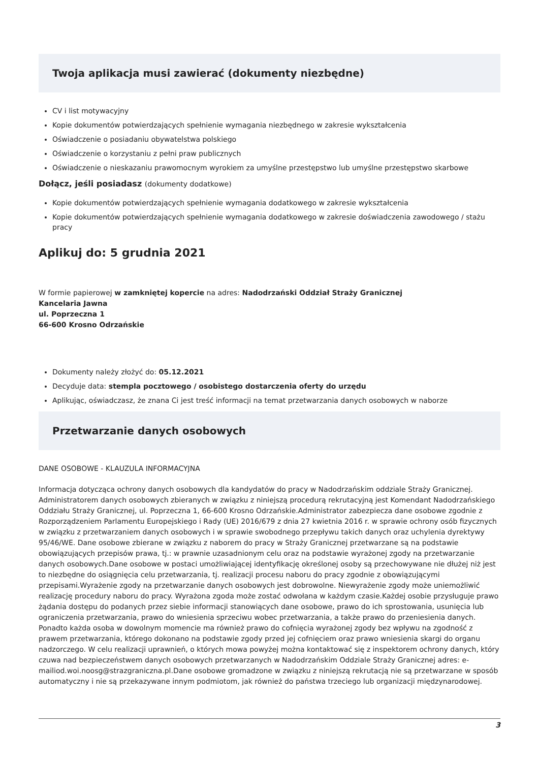Twoja aplikacja musi zawierać (dokumenty niezbędne)
CV i list motywacyjny
Kopie dokumentów potwierdzających spełnienie wymagania niezbędnego w zakresie wykształcenia
Oświadczenie o posiadaniu obywatelstwa polskiego
Oświadczenie o korzystaniu z pełni praw publicznych
Oświadczenie o nieskazaniu prawomocnym wyrokiem za umyślne przestępstwo lub umyślne przestępstwo skarbowe
Dołącz, jeśli posiadasz (dokumenty dodatkowe)
Kopie dokumentów potwierdzających spełnienie wymagania dodatkowego w zakresie wykształcenia
Kopie dokumentów potwierdzających spełnienie wymagania dodatkowego w zakresie doświadczenia zawodowego / stażu pracy
Aplikuj do: 5 grudnia 2021
W formie papierowej w zamkniętej kopercie na adres: Nadodrzański Oddział Straży Granicznej
Kancelaria Jawna
ul. Poprzeczna 1
66-600 Krosno Odrzańskie
Dokumenty należy złożyć do: 05.12.2021
Decyduje data: stempla pocztowego / osobistego dostarczenia oferty do urzędu
Aplikując, oświadczasz, że znana Ci jest treść informacji na temat przetwarzania danych osobowych w naborze
Przetwarzanie danych osobowych
DANE OSOBOWE - KLAUZULA INFORMACYJNA
Informacja dotycząca ochrony danych osobowych dla kandydatów do pracy w Nadodrzańskim oddziale Straży Granicznej. Administratorem danych osobowych zbieranych w związku z niniejszą procedurą rekrutacyjną jest Komendant Nadodrzańskiego Oddziału Straży Granicznej, ul. Poprzeczna 1, 66-600 Krosno Odrzańskie.Administrator zabezpiecza dane osobowe zgodnie z Rozporządzeniem Parlamentu Europejskiego i Rady (UE) 2016/679 z dnia 27 kwietnia 2016 r. w sprawie ochrony osób fizycznych w związku z przetwarzaniem danych osobowych i w sprawie swobodnego przepływu takich danych oraz uchylenia dyrektywy 95/46/WE. Dane osobowe zbierane w związku z naborem do pracy w Straży Granicznej przetwarzane są na podstawie obowiązujących przepisów prawa, tj.: w prawnie uzasadnionym celu oraz na podstawie wyrażonej zgody na przetwarzanie danych osobowych.Dane osobowe w postaci umożliwiającej identyfikację określonej osoby są przechowywane nie dłużej niż jest to niezbędne do osiągnięcia celu przetwarzania, tj. realizacji procesu naboru do pracy zgodnie z obowiązującymi przepisami.Wyrażenie zgody na przetwarzanie danych osobowych jest dobrowolne. Niewyrażenie zgody może uniemożliwić realizację procedury naboru do pracy. Wyrażona zgoda może zostać odwołana w każdym czasie.Każdej osobie przysługuje prawo żądania dostępu do podanych przez siebie informacji stanowiących dane osobowe, prawo do ich sprostowania, usunięcia lub ograniczenia przetwarzania, prawo do wniesienia sprzeciwu wobec przetwarzania, a także prawo do przeniesienia danych. Ponadto każda osoba w dowolnym momencie ma również prawo do cofnięcia wyrażonej zgody bez wpływu na zgodność z prawem przetwarzania, którego dokonano na podstawie zgody przed jej cofnięciem oraz prawo wniesienia skargi do organu nadzorczego. W celu realizacji uprawnień, o których mowa powyżej można kontaktować się z inspektorem ochrony danych, który czuwa nad bezpieczeństwem danych osobowych przetwarzanych w Nadodrzańskim Oddziale Straży Granicznej adres: e-mailiod.woi.noosg@strazgraniczna.pl.Dane osobowe gromadzone w związku z niniejszą rekrutacją nie są przetwarzane w sposób automatyczny i nie są przekazywane innym podmiotom, jak również do państwa trzeciego lub organizacji międzynarodowej.
3